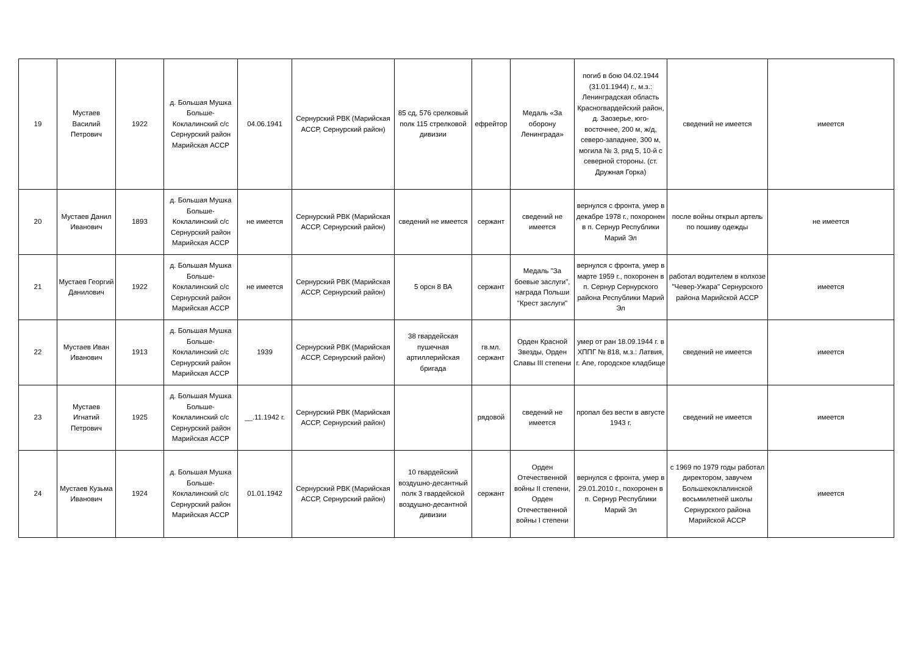| 19 | Мустаев Василий Петрович | 1922 | д. Большая Мушка Больше-Коклалинский с/с Сернурский район Марийская АССР | 04.06.1941 | Сернурский РВК (Марийская АССР, Сернурский район) | 85 сд, 576 срелковый полк 115 стрелковой дивизии | ефрейтор | Медаль «За оборону Ленинграда» | погиб в бою 04.02.1944 (31.01.1944) г., м.з.: Ленинградская область Красногвардейский район, д. Заозерье, юго-восточнее, 200 м, ж/д, северо-западнее, 300 м, могила № 3, ряд 5, 10-й с северной стороны. (ст. Дружная Горка) | сведений не имеется | имеется |
| 20 | Мустаев Данил Иванович | 1893 | д. Большая Мушка Больше-Коклалинский с/с Сернурский район Марийская АССР | не имеется | Сернурский РВК (Марийская АССР, Сернурский район) | сведений не имеется | сержант | сведений не имеется | вернулся с фронта, умер в декабре 1978 г., похоронен в п. Сернур Республики Марий Эл | после войны открыл артель по пошиву одежды | не имеется |
| 21 | Мустаев Георгий Данилович | 1922 | д. Большая Мушка Больше-Коклалинский с/с Сернурский район Марийская АССР | не имеется | Сернурский РВК (Марийская АССР, Сернурский район) | 5 орсн 8 ВА | сержант | Медаль "За боевые заслуги", награда Польши "Крест заслуги" | вернулся с фронта, умер в марте 1959 г., похоронен в п. Сернур Сернурского района Республики Марий Эл | работал водителем в колхозе "Чевер-Ужара" Сернурского района Марийской АССР | имеется |
| 22 | Мустаев Иван Иванович | 1913 | д. Большая Мушка Больше-Коклалинский с/с Сернурский район Марийская АССР | 1939 | Сернурский РВК (Марийская АССР, Сернурский район) | 38 гвардейская пушечная артиллерийская бригада | гв.мл. сержант | Орден Красной Звезды, Орден Славы III степени | умер от ран 18.09.1944 г. в ХППГ № 818, м.з.: Латвия, г. Апе, городское кладбище | сведений не имеется | имеется |
| 23 | Мустаев Игнатий Петрович | 1925 | д. Большая Мушка Больше-Коклалинский с/с Сернурский район Марийская АССР | __.11.1942 г. | Сернурский РВК (Марийская АССР, Сернурский район) | | рядовой | сведений не имеется | пропал без вести в августе 1943 г. | сведений не имеется | имеется |
| 24 | Мустаев Кузьма Иванович | 1924 | д. Большая Мушка Больше-Коклалинский с/с Сернурский район Марийская АССР | 01.01.1942 | Сернурский РВК (Марийская АССР, Сернурский район) | 10 гвардейский воздушно-десантный полк 3 гвардейской воздушно-десантной дивизии | сержант | Орден Отечественной войны II степени, Орден Отечественной войны I степени | вернулся с фронта, умер в 29.01.2010 г., похоронен в п. Сернур Республики Марий Эл | с 1969 по 1979 годы работал директором, завучем Большекоклалинской восьмилетней школы Сернурского района Марийской АССР | имеется |